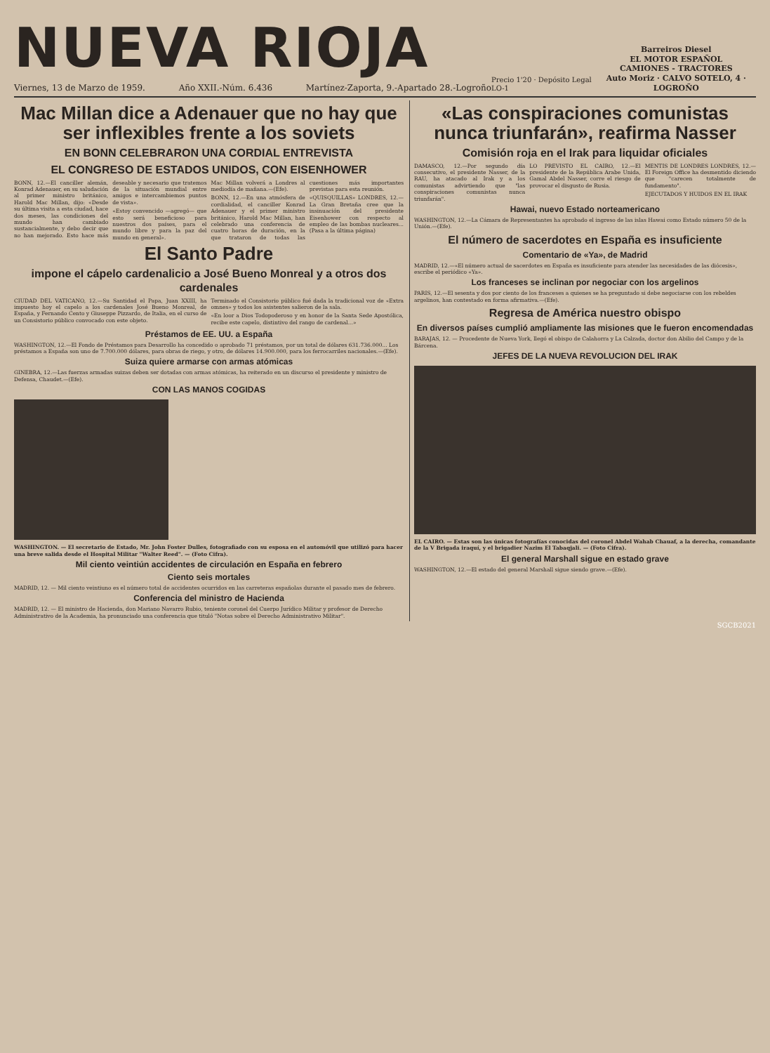NUEVA RIOJA
Viernes, 13 de Marzo de 1959. Año XXII.-Núm. 6.436 Martínez-Zaporta, 9.-Apartado 28.-Logroño
Precio 1'20 · Depósito Legal LO-1
Barreiros Diesel
EL MOTOR ESPAÑOL
CAMIONES - TRACTORES
Auto Moriz · CALVO SOTELO, 4 · LOGROÑO
Mac Millan dice a Adenauer que no hay que ser inflexibles frente a los soviets
EN BONN CELEBRARON UNA CORDIAL ENTREVISTA
EL CONGRESO DE ESTADOS UNIDOS, CON EISENHOWER
BONN, 12.—El canciller alemán, Konrad Adenauer, en su saludación al primer ministro británico, Harold Mac Millan, dijo: «Desde su última visita a esta ciudad, hace dos meses, las condiciones del mundo han cambiado sustancialmente, y debo decir que no han mejorado. Esto hace más deseable y necesario que tratemos de la situación mundial entre amigos e intercambiemos puntos de vista».
«Estoy convencido —agregó— que esto será beneficioso para nuestros dos países, para el mundo libre y para la paz del mundo en general».
Mac Millan volverá a Londres al mediodía de mañana.—(Efe).
BONN, 12.—En una atmósfera de cordialidad, el canciller Konrad Adenauer y el primer ministro británico, Harold Mac Millan, han celebrado una conferencia de cuatro horas de duración, en la que trataron de todas las cuestiones más importantes previstas para esta reunión.
«QUISQUILLAS» LONDRES, 12.—La Gran Bretaña cree que la insinuación del presidente Eisenhower con respecto al empleo de las bombas nucleares... (Pasa a la última página)
El Santo Padre
impone el cápelo cardenalicio a José Bueno Monreal y a otros dos cardenales
CIUDAD DEL VATICANO, 12.—Su Santidad el Papa, Juan XXIII, ha impuesto hoy el capelo a los cardenales José Bueno Monreal, de España, y Fernando Cento y Giuseppe Pizzardo, de Italia, en el curso de un Consistorio público convocado con este objeto.
Terminado el Consistorio público fué dada la tradicional voz de «Extra omnes» y todos los asistentes salieron de la sala.
«En loor a Dios Todopoderoso y en honor de la Santa Sede Apostólica, recibe este capelo, distintivo del rango de cardenal...»
Préstamos de EE. UU. a España
WASHINGTON, 12.—El Fondo de Préstamos para Desarrollo ha concedido o aprobado 71 préstamos, por un total de dólares 631.736.000... Los préstamos a España son uno de 7.700.000 dólares, para obras de riego, y otro, de dólares 14.900.000, para los ferrocarriles nacionales.—(Efe).
Suiza quiere armarse con armas atómicas
GINEBRA, 12.—Las fuerzas armadas suizas deben ser dotadas con armas atómicas, ha reiterado en un discurso el presidente y ministro de Defensa, Chaudet.—(Efe).
CON LAS MANOS COGIDAS
WASHINGTON. — El secretario de Estado, Mr. John Foster Dulles, fotografiado con su esposa en el automóvil que utilizó para hacer una breve salida desde el Hospital Militar "Walter Reed". — (Foto Cifra).
Mil ciento veintiún accidentes de circulación en España en febrero
Ciento seis mortales
MADRID, 12. — Mil ciento veintiuno es el número total de accidentes ocurridos en las carreteras españolas durante el pasado mes de febrero.
Conferencia del ministro de Hacienda
MADRID, 12. — El ministro de Hacienda, don Mariano Navarro Rubio, teniente coronel del Cuerpo Jurídico Militar y profesor de Derecho Administrativo de la Academia, ha pronunciado una conferencia que tituló "Notas sobre el Derecho Administrativo Militar".
«Las conspiraciones comunistas nunca triunfarán», reafirma Nasser
Comisión roja en el Irak para liquidar oficiales
DAMASCO, 12.—Por segundo día consecutivo, el presidente Nasser, de la RAU, ha atacado al Irak y a los comunistas advirtiendo que "las conspiraciones comunistas nunca triunfarán".
LO PREVISTO EL CAIRO, 12.—El presidente de la República Arabe Unida, Gamal Abdel Nasser, corre el riesgo de provocar el disgusto de Rusia.
MENTIS DE LONDRES LONDRES, 12.—El Foreign Office ha desmentido diciendo que "carecen totalmente de fundamento".
EJECUTADOS Y HUIDOS EN EL IRAK
Hawai, nuevo Estado norteamericano
WASHINGTON, 12.—La Cámara de Representantes ha aprobado el ingreso de las islas Hawai como Estado número 50 de la Unión.—(Efe).
El número de sacerdotes en España es insuficiente
Comentario de «Ya», de Madrid
MADRID, 12.—«El número actual de sacerdotes en España es insuficiente para atender las necesidades de las diócesis», escribe el periódico «Ya».
Los franceses se inclinan por negociar con los argelinos
PARIS, 12.—El sesenta y dos por ciento de los franceses a quienes se ha preguntado si debe negociarse con los rebeldes argelinos, han contestado en forma afirmativa.—(Efe).
Regresa de América nuestro obispo
En diversos países cumplió ampliamente las misiones que le fueron encomendadas
BARAJAS, 12. — Procedente de Nueva York, llegó el obispo de Calahorra y La Calzada, doctor don Abilio del Campo y de la Bárcena.
JEFES DE LA NUEVA REVOLUCION DEL IRAK
EL CAIRO. — Estas son las únicas fotografías conocidas del coronel Abdel Wahab Chauaf, a la derecha, comandante de la V Brigada iraquí, y el brigadier Nazim El Tabaqjali. — (Foto Cifra).
El general Marshall sigue en estado grave
WASHINGTON, 12.—El estado del general Marshall sigue siendo grave.—(Efe).
SGCB2021